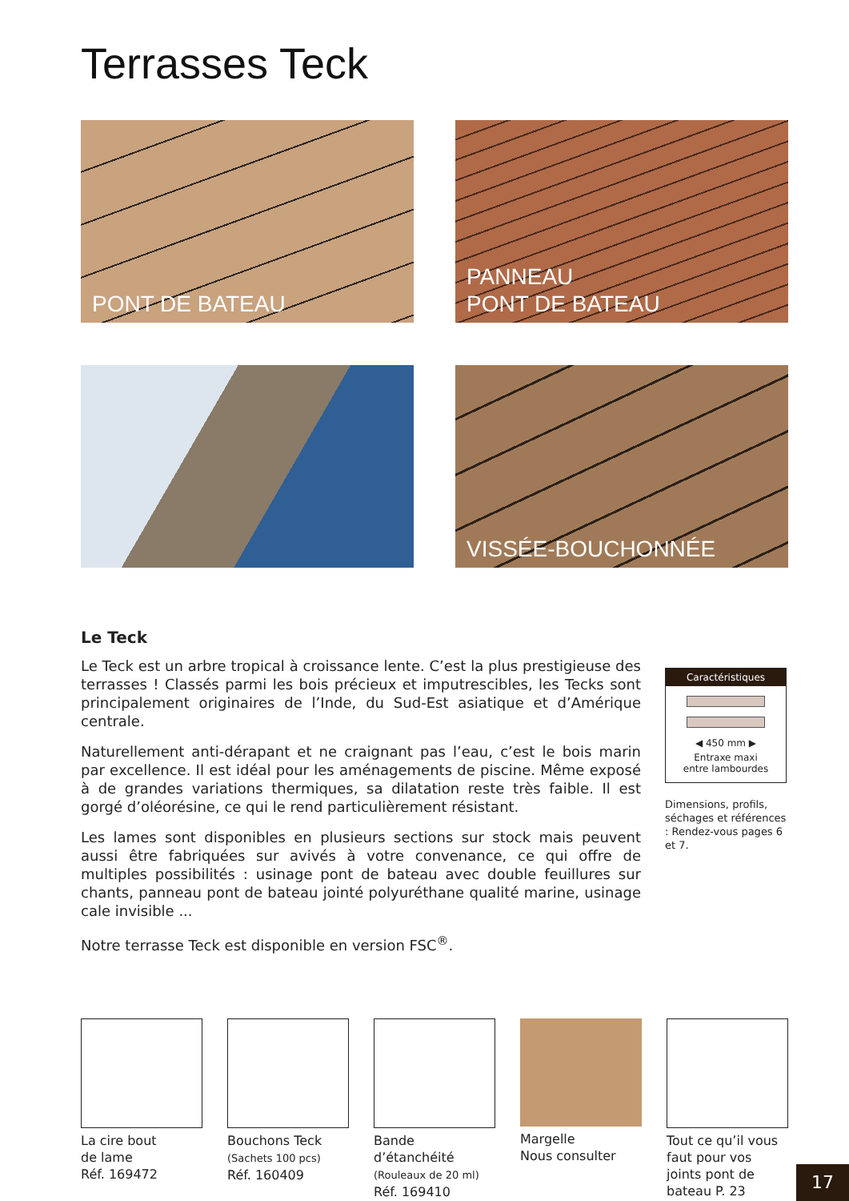Terrasses Teck
PONT DE BATEAU
PANNEAU
PONT DE BATEAU
VISSÉE-BOUCHONNÉE
Le Teck
Le Teck est un arbre tropical à croissance lente. C’est la plus prestigieuse des terrasses ! Classés parmi les bois précieux et imputrescibles, les Tecks sont principalement originaires de l’Inde, du Sud-Est asiatique et d’Amérique centrale.
Naturellement anti-dérapant et ne craignant pas l’eau, c’est le bois marin par excellence. Il est idéal pour les aménagements de piscine. Même exposé à de grandes variations thermiques, sa dilatation reste très faible. Il est gorgé d’oléorésine, ce qui le rend particulièrement résistant.
Les lames sont disponibles en plusieurs sections sur stock mais peuvent aussi être fabriquées sur avivés à votre convenance, ce qui offre de multiples possibilités : usinage pont de bateau avec double feuillures sur chants, panneau pont de bateau jointé polyuréthane qualité marine, usinage cale invisible ...
Notre terrasse Teck est disponible en version FSC<sup>®</sup>.
Caractéristiques
◀ 450 mm ▶
Entraxe maxi
entre lambourdes
Dimensions, profils, séchages et références : Rendez-vous pages 6 et 7.
La cire bout
de lame
Réf. 169472
Bouchons Teck
(Sachets 100 pcs)
Réf. 160409
Bande d’étanchéité
(Rouleaux de 20 ml)
Réf. 169410
Margelle
Nous consulter
Tout ce qu’il vous faut pour vos joints pont de bateau P. 23
17